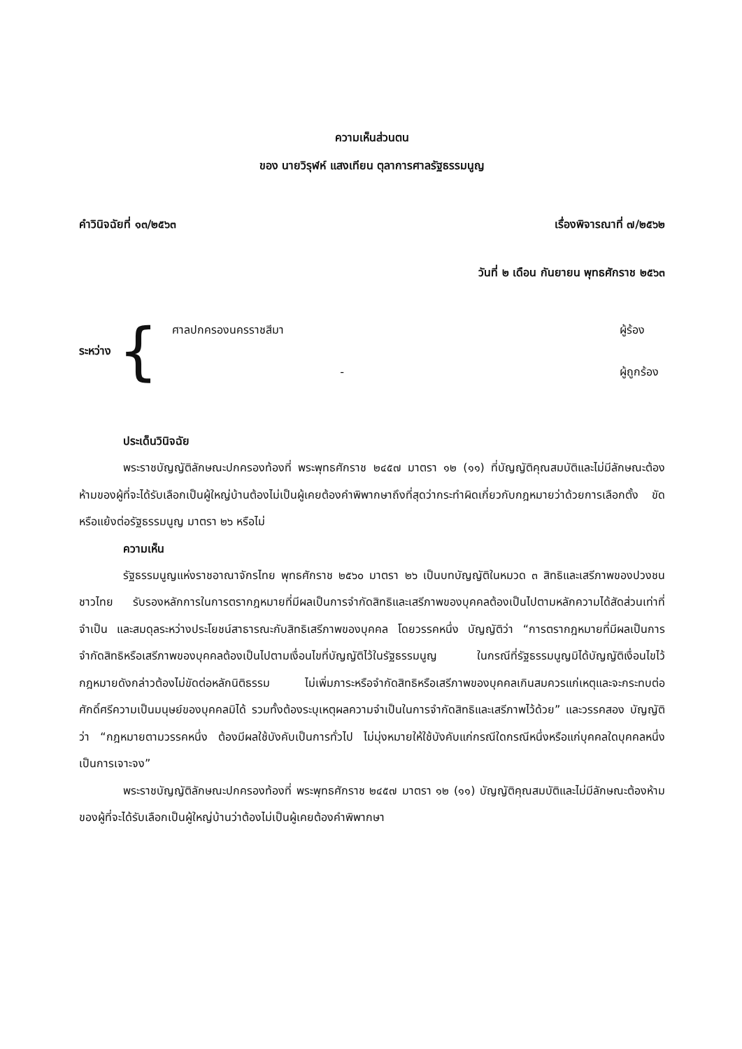ความเห็นส่วนตน
ของ นายวิรุฬห์ แสงเทียน ตุลาการศาลรัฐธรรมนูญ
คำวินิจฉัยที่ ๑๓/๒๕๖๓ เรื่องพิจารณาที่ ๗/๒๕๖๒
วันที่ ๒ เดือน กันยายน พุทธศักราช ๒๕๖๓
ระหว่าง {
ศาลปกครองนครราชสีมา ผู้ร้อง
- ผู้ถูกร้อง
ประเด็นวินิจฉัย
พระราชบัญญัติลักษณะปกครองท้องที่ พระพุทธศักราช ๒๔๕๗ มาตรา ๑๒ (๑๑) ที่บัญญัติคุณสมบัติและไม่มีลักษณะต้องห้ามของผู้ที่จะได้รับเลือกเป็นผู้ใหญ่บ้านต้องไม่เป็นผู้เคยต้องคำพิพากษาถึงที่สุดว่ากระทำผิดเกี่ยวกับกฎหมายว่าด้วยการเลือกตั้ง ขัดหรือแย้งต่อรัฐธรรมนูญ มาตรา ๒๖ หรือไม่
ความเห็น
รัฐธรรมนูญแห่งราชอาณาจักรไทย พุทธศักราช ๒๕๖๐ มาตรา ๒๖ เป็นบทบัญญัติในหมวด ๓ สิทธิและเสรีภาพของปวงชนชาวไทย รับรองหลักการในการตรากฎหมายที่มีผลเป็นการจำกัดสิทธิและเสรีภาพของบุคคลต้องเป็นไปตามหลักความได้สัดส่วนเท่าที่จำเป็น และสมดุลระหว่างประโยชน์สาธารณะกับสิทธิเสรีภาพของบุคคล โดยวรรคหนึ่ง บัญญัติว่า “การตรากฎหมายที่มีผลเป็นการจำกัดสิทธิหรือเสรีภาพของบุคคลต้องเป็นไปตามเงื่อนไขที่บัญญัติไว้ในรัฐธรรมนูญ ในกรณีที่รัฐธรรมนูญมิได้บัญญัติเงื่อนไขไว้ กฎหมายดังกล่าวต้องไม่ขัดต่อหลักนิติธรรม ไม่เพิ่มภาระหรือจำกัดสิทธิหรือเสรีภาพของบุคคลเกินสมควรแก่เหตุและจะกระทบต่อศักดิ์ศรีความเป็นมนุษย์ของบุคคลมิได้ รวมทั้งต้องระบุเหตุผลความจำเป็นในการจำกัดสิทธิและเสรีภาพไว้ด้วย” และวรรคสอง บัญญัติว่า “กฎหมายตามวรรคหนึ่ง ต้องมีผลใช้บังคับเป็นการทั่วไป ไม่มุ่งหมายให้ใช้บังคับแก่กรณีใดกรณีหนึ่งหรือแก่บุคคลใดบุคคลหนึ่งเป็นการเจาะจง”
พระราชบัญญัติลักษณะปกครองท้องที่ พระพุทธศักราช ๒๔๕๗ มาตรา ๑๒ (๑๑) บัญญัติคุณสมบัติและไม่มีลักษณะต้องห้ามของผู้ที่จะได้รับเลือกเป็นผู้ใหญ่บ้านว่าต้องไม่เป็นผู้เคยต้องคำพิพากษา